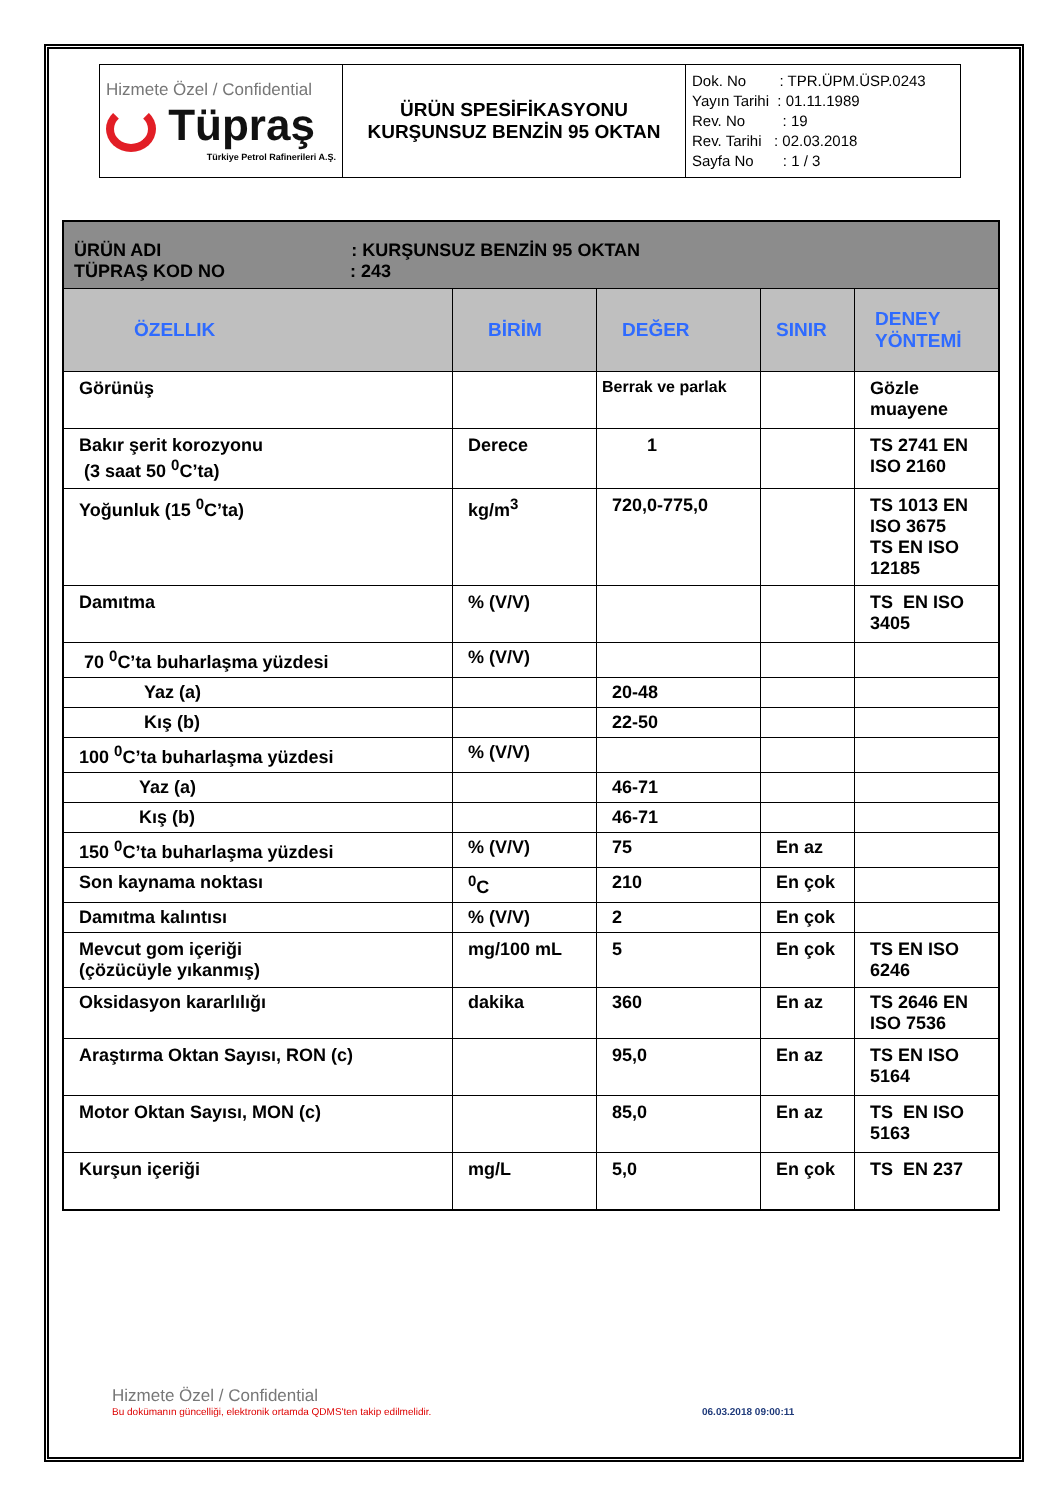| Hizmete Özel / Confidential Tüpraş Türkiye Petrol Rafinerileri A.Ş. | ÜRÜN SPESİFİKASYONU KURŞUNSUZ BENZİN 95 OKTAN | Dok. No : TPR.ÜPM.ÜSP.0243 Yayın Tarihi : 01.11.1989 Rev. No : 19 Rev. Tarihi : 02.03.2018 Sayfa No : 1 / 3 |
| ÜRÜN ADI : KURŞUNSUZ BENZİN 95 OKTAN TÜPRAŞ KOD NO : 243 | | | | |
| ÖZELLIK | BİRİM | DEĞER | SINIR | DENEY YÖNTEMİ |
| Görünüş | | Berrak ve parlak | | Gözle muayene |
| Bakır şerit korozyonu (3 saat 50 <sup>0</sup>C’ta) | Derece | 1 | | TS 2741 EN ISO 2160 |
| Yoğunluk (15 <sup>0</sup>C’ta) | kg/m<sup>3</sup> | 720,0-775,0 | | TS 1013 EN ISO 3675 TS EN ISO 12185 |
| Damıtma | % (V/V) | | | TS EN ISO 3405 |
| 70 <sup>0</sup>C’ta buharlaşma yüzdesi | % (V/V) | | | |
| Yaz (a) | | 20-48 | | |
| Kış (b) | | 22-50 | | |
| 100 <sup>0</sup>C’ta buharlaşma yüzdesi | % (V/V) | | | |
| Yaz (a) | | 46-71 | | |
| Kış (b) | | 46-71 | | |
| 150 <sup>0</sup>C’ta buharlaşma yüzdesi | % (V/V) | 75 | En az | |
| Son kaynama noktası | <sup>0</sup> C | 210 | En çok | |
| Damıtma kalıntısı | % (V/V) | 2 | En çok | |
| Mevcut gom içeriği (çözücüyle yıkanmış) | mg/100 mL | 5 | En çok | TS EN ISO 6246 |
| Oksidasyon kararlılığı | dakika | 360 | En az | TS 2646 EN ISO 7536 |
| Araştırma Oktan Sayısı, RON (c) | | 95,0 | En az | TS EN ISO 5164 |
| Motor Oktan Sayısı, MON (c) | | 85,0 | En az | TS EN ISO 5163 |
| Kurşun içeriği | mg/L | 5,0 | En çok | TS EN 237 |
Hizmete Özel / Confidential
Bu dokümanın güncelliği, elektronik ortamda QDMS'ten takip edilmelidir. 06.03.2018 09:00:11